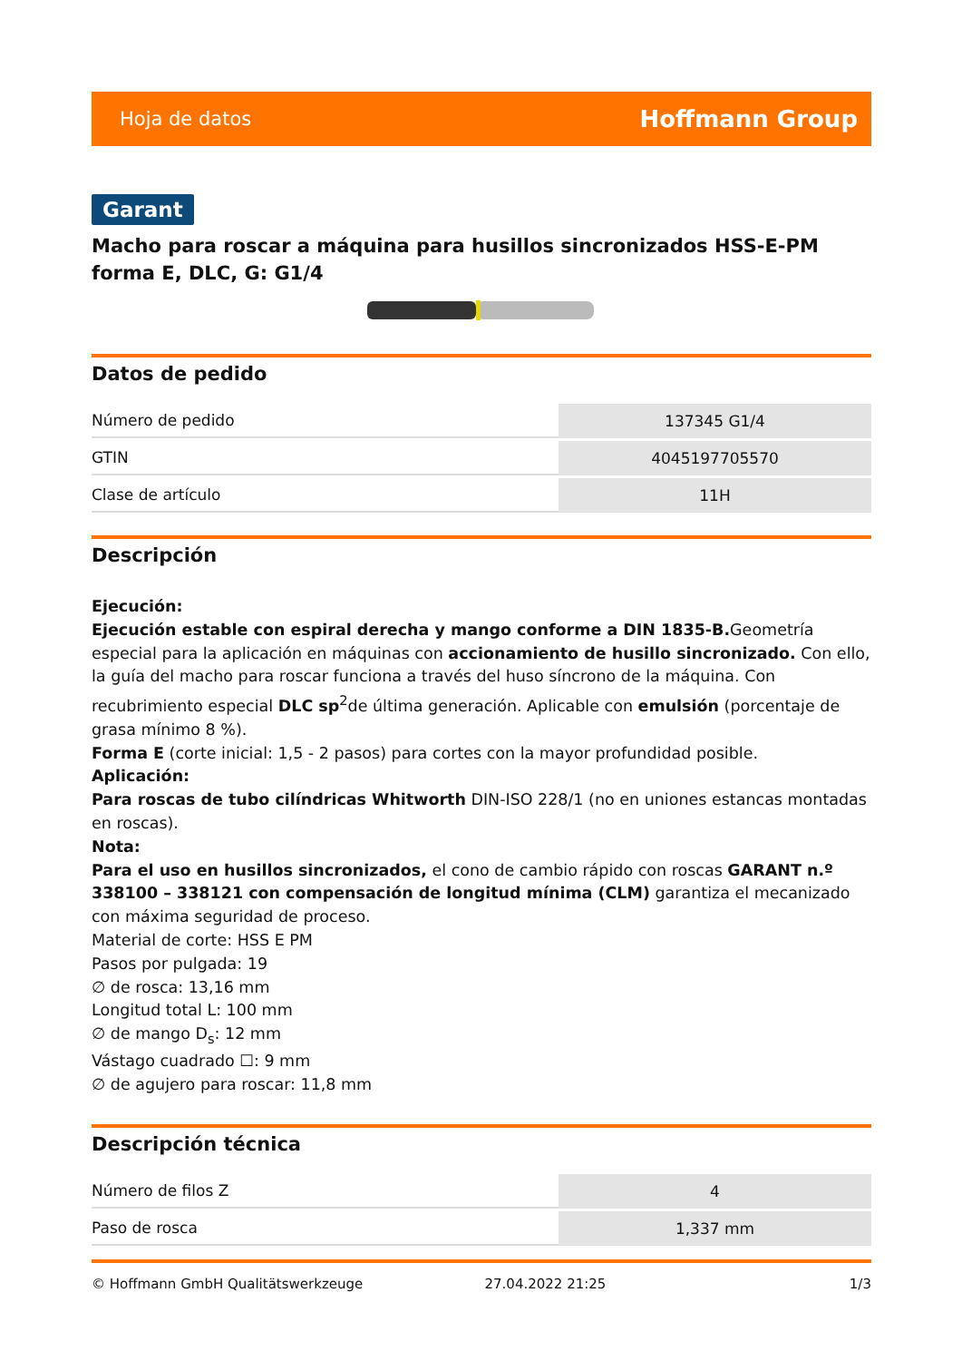Hoja de datos Hoffmann Group
Garant
Macho para roscar a máquina para husillos sincronizados HSS-E-PM forma E, DLC, G: G1/4
Datos de pedido
| Número de pedido | 137345 G1/4 |
| GTIN | 4045197705570 |
| Clase de artículo | 11H |
Descripción
Ejecución:
Ejecución estable con espiral derecha y mango conforme a DIN 1835-B. Geometría especial para la aplicación en máquinas con accionamiento de husillo sincronizado. Con ello, la guía del macho para roscar funciona a través del huso síncrono de la máquina. Con recubrimiento especial DLC sp<sup>2</sup>de última generación. Aplicable con emulsión (porcentaje de grasa mínimo 8 %).
Forma E (corte inicial: 1,5 - 2 pasos) para cortes con la mayor profundidad posible.
Aplicación:
Para roscas de tubo cilíndricas Whitworth DIN-ISO 228/1 (no en uniones estancas montadas en roscas).
Nota:
Para el uso en husillos sincronizados, el cono de cambio rápido con roscas GARANT n.º 338100 – 338121 con compensación de longitud mínima (CLM) garantiza el mecanizado con máxima seguridad de proceso.
Material de corte: HSS E PM
Pasos por pulgada: 19
∅ de rosca: 13,16 mm
Longitud total L: 100 mm
∅ de mango D<sub>s</sub>: 12 mm
Vástago cuadrado ☐: 9 mm
∅ de agujero para roscar: 11,8 mm
Descripción técnica
| Número de filos Z | 4 |
| Paso de rosca | 1,337 mm |
© Hoffmann GmbH Qualitätswerkzeuge 27.04.2022 21:25 1/3